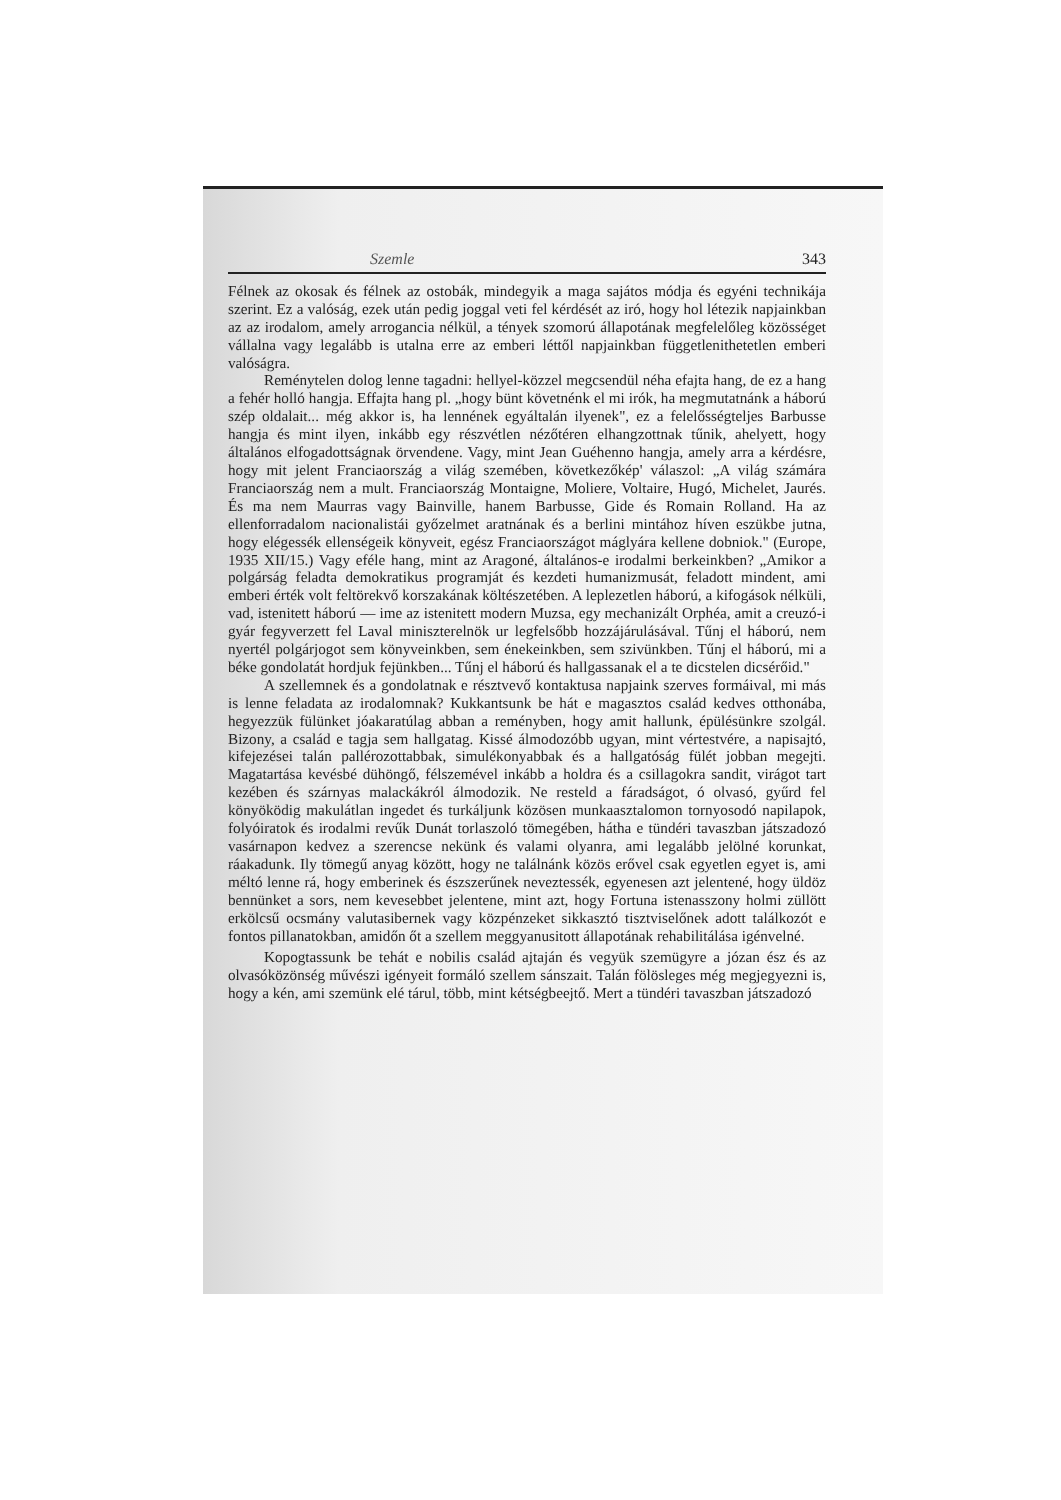Szemle 343
Félnek az okosak és félnek az ostobák, mindegyik a maga sajátos módja és egyéni technikája szerint. Ez a valóság, ezek után pedig joggal veti fel kérdését az iró, hogy hol létezik napjainkban az az irodalom, amely arrogancia nélkül, a tények szomorú állapotának megfelelőleg közösséget vállalna vagy legalább is utalna erre az emberi léttől napjainkban függetlenithetetlen emberi valóságra.
Reménytelen dolog lenne tagadni: hellyel-közzel megcsendül néha efajta hang, de ez a hang a fehér holló hangja. Effajta hang pl. „hogy bünt követnénk el mi irók, ha megmutatnánk a háború szép oldalait... még akkor is, ha lennének egyáltalán ilyenek", ez a felelősségteljes Barbusse hangja és mint ilyen, inkább egy részvétlen nézőtéren elhangzottnak tűnik, ahelyett, hogy általános elfogadottságnak örvendene. Vagy, mint Jean Guéhenno hangja, amely arra a kérdésre, hogy mit jelent Franciaország a világ szemében, következőkép' válaszol: „A világ számára Franciaország nem a mult. Franciaország Montaigne, Moliere, Voltaire, Hugó, Michelet, Jaurés. És ma nem Maurras vagy Bainville, hanem Barbusse, Gide és Romain Rolland. Ha az ellenforradalom nacionalistái győzelmet aratnának és a berlini mintához híven eszükbe jutna, hogy elégessék ellenségeik könyveit, egész Franciaországot máglyára kellene dobniok." (Europe, 1935 XII/15.) Vagy eféle hang, mint az Aragoné, általános-e irodalmi berkeinkben? „Amikor a polgárság feladta demokratikus programját és kezdeti humanizmusát, feladott mindent, ami emberi érték volt feltörekvő korszakának költészetében. A leplezetlen háború, a kifogások nélküli, vad, istenitett háború — ime az istenitett modern Muzsa, egy mechanizált Orphéa, amit a creuzó-i gyár fegyverzett fel Laval miniszterelnök ur legfelsőbb hozzájárulásával. Tűnj el háború, nem nyertél polgárjogot sem könyveinkben, sem énekeinkben, sem szivünkben. Tűnj el háború, mi a béke gondolatát hordjuk fejünkben... Tűnj el háború és hallgassanak el a te dicstelen dicsérőid."
A szellemnek és a gondolatnak e résztvevő kontaktusa napjaink szerves formáival, mi más is lenne feladata az irodalomnak? Kukkantsunk be hát e magasztos család kedves otthonába, hegyezzük fülünket jóakaratúlag abban a reményben, hogy amit hallunk, épülésünkre szolgál. Bizony, a család e tagja sem hallgatag. Kissé álmodozóbb ugyan, mint vértestvére, a napisajtó, kifejezései talán pallérozottabbak, simulékonyabbak és a hallgatóság fülét jobban megejti. Magatartása kevésbé dühöngő, félszemével inkább a holdra és a csillagokra sandit, virágot tart kezében és szárnyas malackákról álmodozik. Ne resteld a fáradságot, ó olvasó, gyűrd fel könyöködig makulátlan ingedet és turkáljunk közösen munkaasztalomon tornyosodó napilapok, folyóiratok és irodalmi revűk Dunát torlaszoló tömegében, hátha e tündéri tavaszban játszadozó vasárnapon kedvez a szerencse nekünk és valami olyanra, ami legalább jelölné korunkat, ráakadunk. Ily tömegű anyag között, hogy ne találnánk közös erővel csak egyetlen egyet is, ami méltó lenne rá, hogy emberinek és észszerűnek neveztessék, egyenesen azt jelentené, hogy üldöz bennünket a sors, nem kevesebbet jelentene, mint azt, hogy Fortuna istenasszony holmi züllött erkölcsű ocsmány valutasibernek vagy közpénzeket sikkasztó tisztviselőnek adott találkozót e fontos pillanatokban, amidőn őt a szellem meggyanusitott állapotának rehabilitálása igénvelné.
Kopogtassunk be tehát e nobilis család ajtaján és vegyük szemügyre a józan ész és az olvasóközönség művészi igényeit formáló szellem sánszait. Talán fölösleges még megjegyezni is, hogy a kén, ami szemünk elé tárul, több, mint kétségbeejtő. Mert a tündéri tavaszban játszadozó